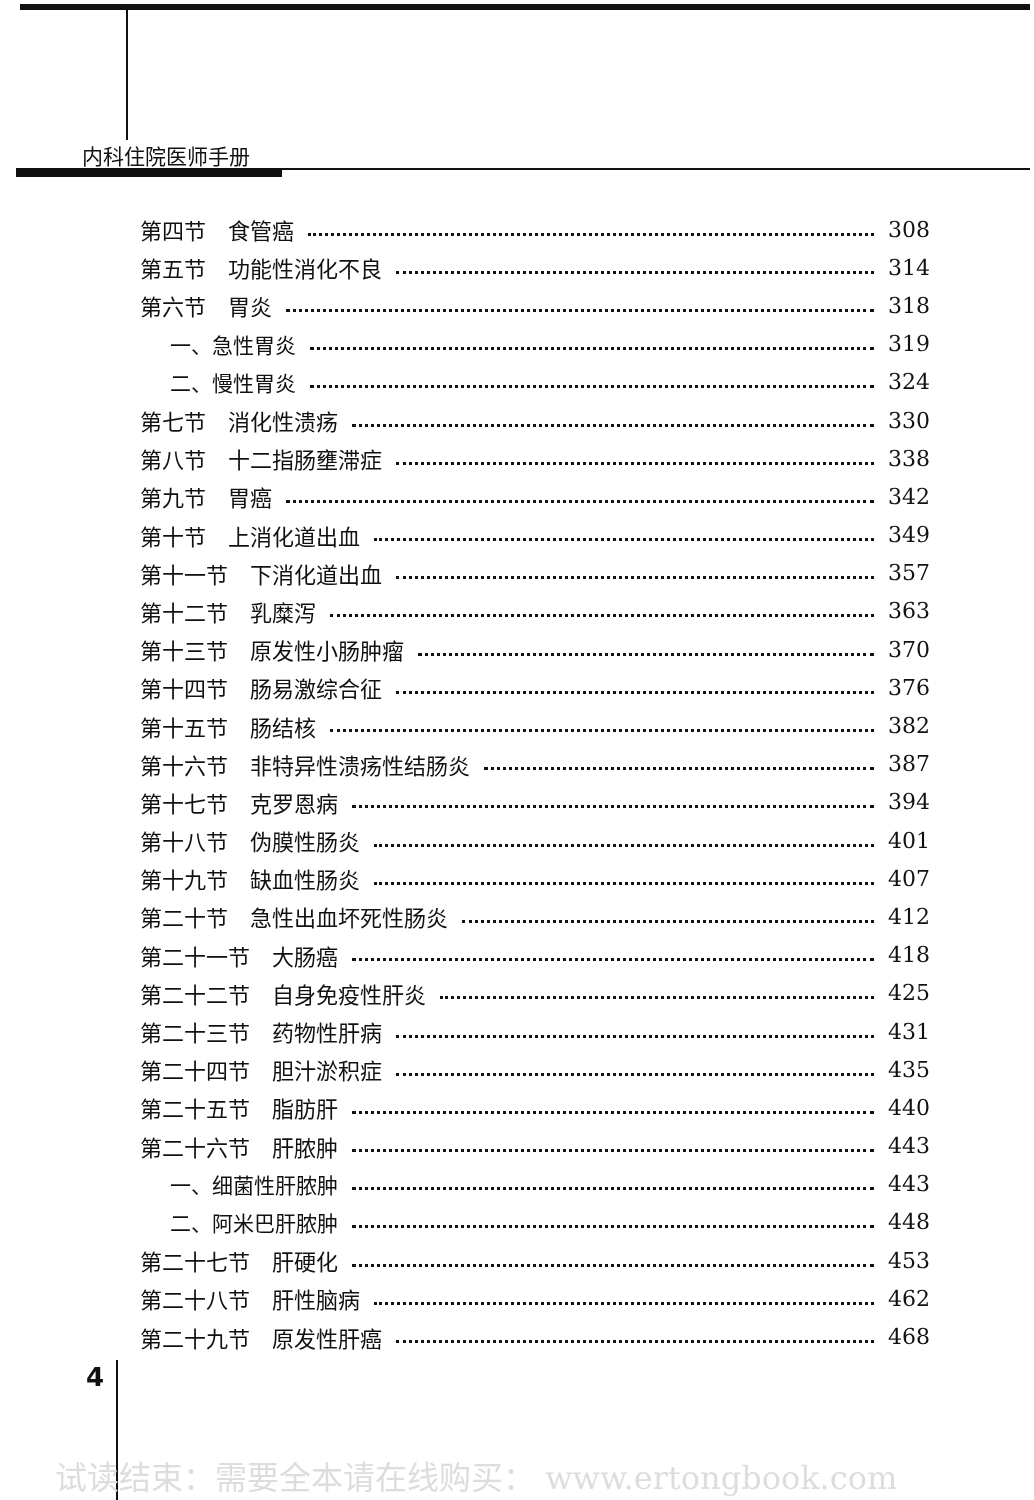内科住院医师手册
第四节　食管癌 308
第五节　功能性消化不良 314
第六节　胃炎 318
一、急性胃炎 319
二、慢性胃炎 324
第七节　消化性溃疡 330
第八节　十二指肠壅滞症 338
第九节　胃癌 342
第十节　上消化道出血 349
第十一节　下消化道出血 357
第十二节　乳糜泻 363
第十三节　原发性小肠肿瘤 370
第十四节　肠易激综合征 376
第十五节　肠结核 382
第十六节　非特异性溃疡性结肠炎 387
第十七节　克罗恩病 394
第十八节　伪膜性肠炎 401
第十九节　缺血性肠炎 407
第二十节　急性出血坏死性肠炎 412
第二十一节　大肠癌 418
第二十二节　自身免疫性肝炎 425
第二十三节　药物性肝病 431
第二十四节　胆汁淤积症 435
第二十五节　脂肪肝 440
第二十六节　肝脓肿 443
一、细菌性肝脓肿 443
二、阿米巴肝脓肿 448
第二十七节　肝硬化 453
第二十八节　肝性脑病 462
第二十九节　原发性肝癌 468
4
试读结束：需要全本请在线购买： www.ertongbook.com